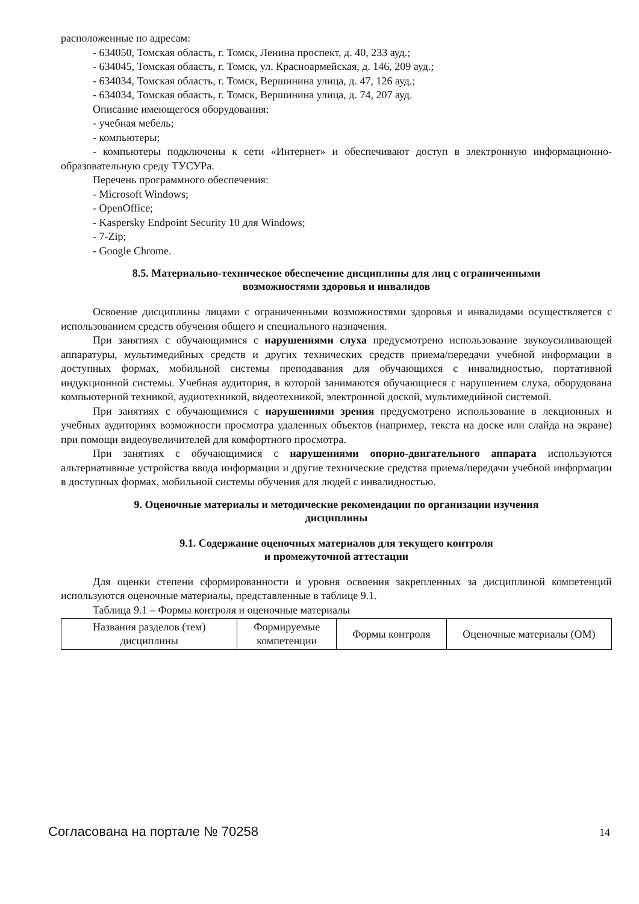расположенные по адресам:
- 634050, Томская область, г. Томск, Ленина проспект, д. 40, 233 ауд.;
- 634045, Томская область, г. Томск, ул. Красноармейская, д. 146, 209 ауд.;
- 634034, Томская область, г. Томск, Вершинина улица, д. 47, 126 ауд.;
- 634034, Томская область, г. Томск, Вершинина улица, д. 74, 207 ауд.
Описание имеющегося оборудования:
- учебная мебель;
- компьютеры;
- компьютеры подключены к сети «Интернет» и обеспечивают доступ в электронную информационно-образовательную среду ТУСУРа.
Перечень программного обеспечения:
- Microsoft Windows;
- OpenOffice;
- Kaspersky Endpoint Security 10 для Windows;
- 7-Zip;
- Google Chrome.
8.5. Материально-техническое обеспечение дисциплины для лиц с ограниченными
возможностями здоровья и инвалидов
Освоение дисциплины лицами с ограниченными возможностями здоровья и инвалидами осуществляется с использованием средств обучения общего и специального назначения.
При занятиях с обучающимися с нарушениями слуха предусмотрено использование звукоусиливающей аппаратуры, мультимедийных средств и других технических средств приема/передачи учебной информации в доступных формах, мобильной системы преподавания для обучающихся с инвалидностью, портативной индукционной системы. Учебная аудитория, в которой занимаются обучающиеся с нарушением слуха, оборудована компьютерной техникой, аудиотехникой, видеотехникой, электронной доской, мультимедийной системой.
При занятиях с обучающимися с нарушениями зрения предусмотрено использование в лекционных и учебных аудиториях возможности просмотра удаленных объектов (например, текста на доске или слайда на экране) при помощи видеоувеличителей для комфортного просмотра.
При занятиях с обучающимися с нарушениями опорно-двигательного аппарата используются альтернативные устройства ввода информации и другие технические средства приема/передачи учебной информации в доступных формах, мобильной системы обучения для людей с инвалидностью.
9. Оценочные материалы и методические рекомендации по организации изучения
дисциплины
9.1. Содержание оценочных материалов для текущего контроля
и промежуточной аттестации
Для оценки степени сформированности и уровня освоения закрепленных за дисциплиной компетенций используются оценочные материалы, представленные в таблице 9.1.
Таблица 9.1 – Формы контроля и оценочные материалы
| Названия разделов (тем) дисциплины | Формируемые компетенции | Формы контроля | Оценочные материалы (ОМ) |
Согласована на портале № 70258 14